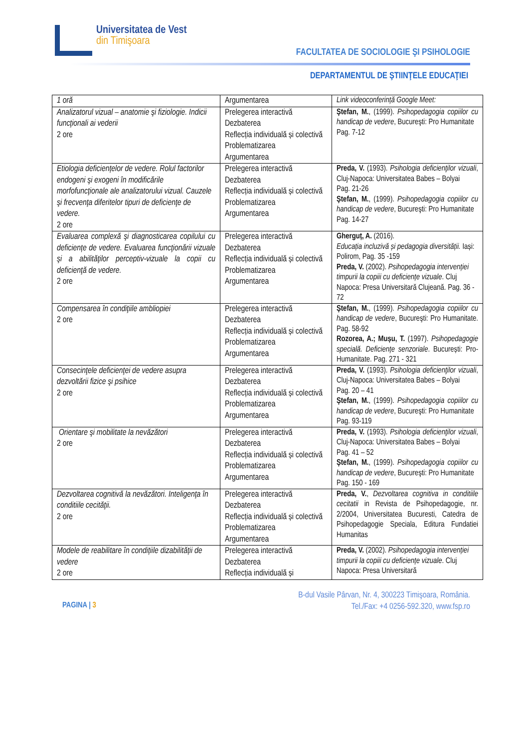Universitatea de Vest
din Timişoara
FACULTATEA DE SOCIOLOGIE ŞI PSIHOLOGIE
DEPARTAMENTUL DE ŞTIINŢELE EDUCAŢIEI
| 1 oră | Argumentarea | Link videoconferință Google Meet: |
| Analizatorul vizual – anatomie şi fiziologie. Indicii funcţionali ai vederii 2 ore | Prelegerea interactivă Dezbaterea Reflecția individuală și colectivă Problematizarea Argumentarea | Ştefan, M. , (1999). Psihopedagogia copiilor cu handicap de vedere , Bucureşti: Pro Humanitate Pag. 7-12 |
| Etiologia deficiențelor de vedere. Rolul factorilor endogeni şi exogeni în modificările morfofuncţionale ale analizatorului vizual. Cauzele şi frecvenţa diferitelor tipuri de deficienţe de vedere. 2 ore | Prelegerea interactivă Dezbaterea Reflecția individuală și colectivă Problematizarea Argumentarea | Preda, V. (1993). Psihologia deficienţilor vizuali , Cluj-Napoca: Universitatea Babes – Bolyai Pag. 21-26 Ştefan, M. , (1999). Psihopedagogia copiilor cu handicap de vedere , Bucureşti: Pro Humanitate Pag. 14-27 |
| Evaluarea complexă şi diagnosticarea copilului cu deficiențe de vedere. Evaluarea funcţionării vizuale şi a abilităţilor perceptiv-vizuale la copii cu deficienţă de vedere. 2 ore | Prelegerea interactivă Dezbaterea Reflecția individuală și colectivă Problematizarea Argumentarea | Gherguț, A. (2016). Educația incluzivă și pedagogia diversității. Iași: Polirom, Pag. 35 -159 Preda, V. (2002). Psihopedagogia intervenției timpurii la copiii cu deficiențe vizuale . Cluj Napoca: Presa Universitară Clujeană. Pag. 36 - 72 |
| Compensarea în condiţiile ambliopiei 2 ore | Prelegerea interactivă Dezbaterea Reflecția individuală și colectivă Problematizarea Argumentarea | Ştefan, M. , (1999). Psihopedagogia copiilor cu handicap de vedere , Bucureşti: Pro Humanitate. Pag. 58-92 Rozorea, A.; Mușu, T. (1997). Psihopedagogie specială. Deficiențe senzoriale . București: Pro-Humanitate. Pag. 271 - 321 |
| Consecinţele deficienţei de vedere asupra dezvoltării fizice şi psihice 2 ore | Prelegerea interactivă Dezbaterea Reflecția individuală și colectivă Problematizarea Argumentarea | Preda, V. (1993). Psihologia deficienţilor vizuali , Cluj-Napoca: Universitatea Babes – Bolyai Pag. 20 – 41 Ştefan, M. , (1999). Psihopedagogia copiilor cu handicap de vedere , Bucureşti: Pro Humanitate Pag. 93-119 |
| Orientare şi mobilitate la nevăzători 2 ore | Prelegerea interactivă Dezbaterea Reflecția individuală și colectivă Problematizarea Argumentarea | Preda, V. (1993). Psihologia deficienţilor vizuali , Cluj-Napoca: Universitatea Babes – Bolyai Pag. 41 – 52 Ştefan, M. , (1999). Psihopedagogia copiilor cu handicap de vedere , Bucureşti: Pro Humanitate Pag. 150 - 169 |
| Dezvoltarea cognitivă la nevăzători. Inteligenţa în conditiile cecităţii. 2 ore | Prelegerea interactivă Dezbaterea Reflecția individuală și colectivă Problematizarea Argumentarea | Preda, V. , Dezvoltarea cognitiva in conditiile cecitatii in Revista de Psihopedagogie, nr. 2/2004, Universitatea Bucuresti, Catedra de Psihopedagogie Speciala, Editura Fundatiei Humanitas |
| Modele de reabilitare în condițiile dizabilității de vedere 2 ore | Prelegerea interactivă Dezbaterea Reflecția individuală și | Preda, V. (2002). Psihopedagogia intervenției timpurii la copiii cu deficiențe vizuale . Cluj Napoca: Presa Universitară |
PAGINA | 3
B-dul Vasile Pârvan, Nr. 4, 300223 Timişoara, România.
Tel./Fax: +4 0256-592.320, www.fsp.ro